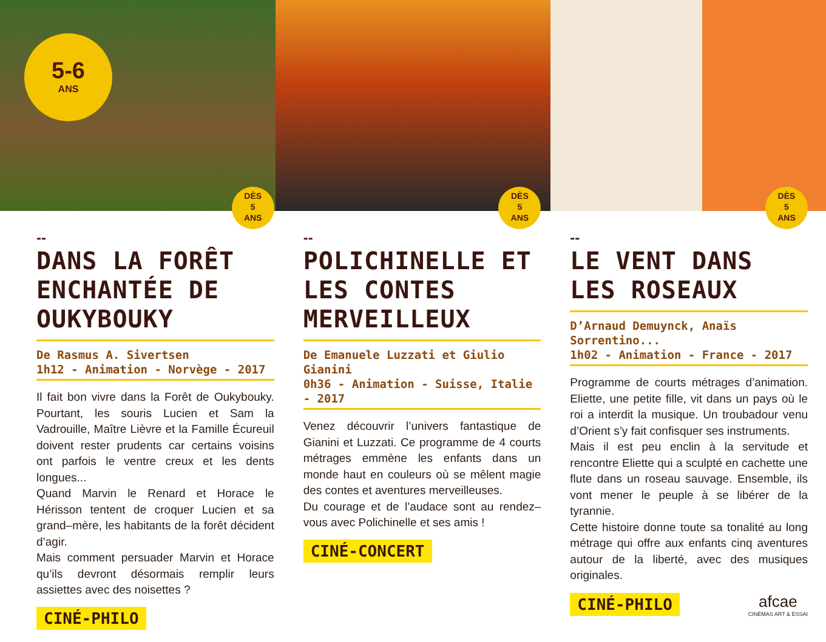5-6
ANS
DÈS
5
ANS
--
DANS LA FORÊT ENCHANTÉE DE OUKYBOUKY
De Rasmus A. Sivertsen
1h12 - Animation - Norvège - 2017
Il fait bon vivre dans la Forêt de Oukybouky. Pourtant, les souris Lucien et Sam la Vadrouille, Maître Lièvre et la Famille Écureuil doivent rester prudents car certains voisins ont parfois le ventre creux et les dents longues...
Quand Marvin le Renard et Horace le Hérisson tentent de croquer Lucien et sa grand–mère, les habitants de la forêt décident d’agir.
Mais comment persuader Marvin et Horace qu’ils devront désormais remplir leurs assiettes avec des noisettes ?
CINÉ-PHILO
DÈS
5
ANS
--
POLICHINELLE ET LES CONTES MERVEILLEUX
De Emanuele Luzzati et Giulio Gianini
0h36 - Animation - Suisse, Italie - 2017
Venez découvrir l’univers fantastique de Gianini et Luzzati. Ce programme de 4 courts métrages emmène les enfants dans un monde haut en couleurs où se mêlent magie des contes et aventures merveilleuses.
Du courage et de l’audace sont au rendez–vous avec Polichinelle et ses amis !
CINÉ-CONCERT
DÈS
5
ANS
--
LE VENT DANS LES ROSEAUX
D’Arnaud Demuynck, Anaïs Sorrentino...
1h02 - Animation - France - 2017
Programme de courts métrages d’animation. Eliette, une petite fille, vit dans un pays où le roi a interdit la musique. Un troubadour venu d’Orient s’y fait confisquer ses instruments.
Mais il est peu enclin à la servitude et rencontre Eliette qui a sculpté en cachette une flute dans un roseau sauvage. Ensemble, ils vont mener le peuple à se libérer de la tyrannie.
Cette histoire donne toute sa tonalité au long métrage qui offre aux enfants cinq aventures autour de la liberté, avec des musiques originales.
CINÉ-PHILO
afcae
CINÉMAS ART & ESSAI